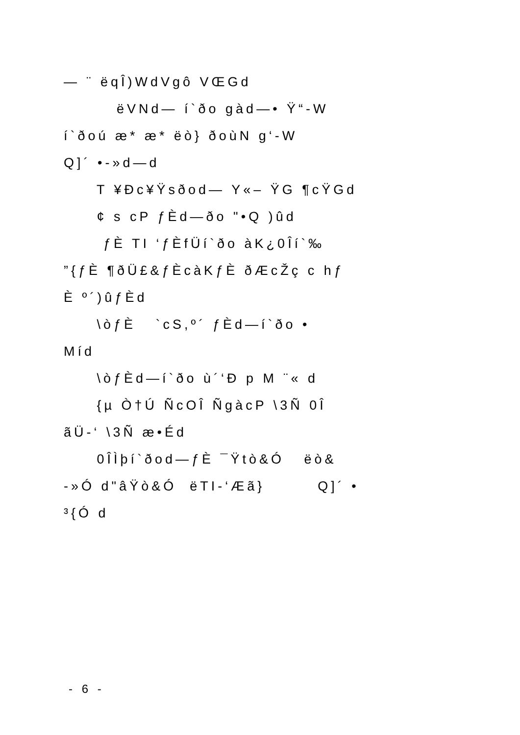— ¨ ëqÎ)WdVgô VŒGd
ëVNd— í`ðo gàd—• Ÿ“-W
í`ðoú æ* æ* ëò} ðoùN g‘-W
Q]´ •-»d—d
T ¥Ðc¥Ÿsðod— Y«– ŸG ¶cŸGd
¢ s cP ƒÈd—ðo "•Q )ûd
ƒÈ TI ‘ƒÈfÜí`ðo àK¿0Îí`‰
”{ƒÈ ¶ðÜ£&ƒÈcàKƒÈ ðÆcŽç c hƒ
È º´)ûƒÈd
\òƒÈ `cS,º´ ƒÈd—í`ðo •
Míd
\òƒÈd—í`ðo ù´‘Ð p M ¨« d
{µ Ò†Ú ÑcOÎ ÑgàcP \3Ñ 0Î
ãÜ-‘ \3Ñ æ•Éd
0ÎÌþí`ðod—ƒÈ ¯Ÿtò&Ó ëò&
-»Ó d"âŸò&Ó ëTI-‘Æã} Q]´ •
³{Ó d
- 6 -